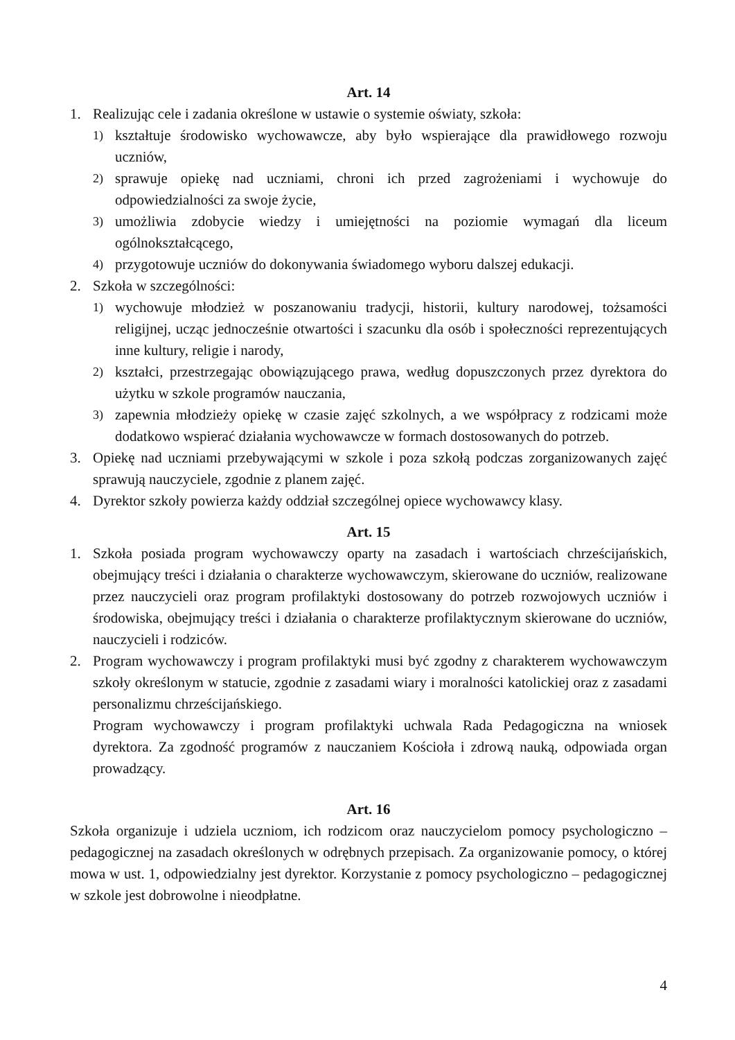Art. 14
1. Realizując cele i zadania określone w ustawie o systemie oświaty, szkoła:
1) kształtuje środowisko wychowawcze, aby było wspierające dla prawidłowego rozwoju uczniów,
2) sprawuje opiekę nad uczniami, chroni ich przed zagrożeniami i wychowuje do odpowiedzialności za swoje życie,
3) umożliwia zdobycie wiedzy i umiejętności na poziomie wymagań dla liceum ogólnokształcącego,
4) przygotowuje uczniów do dokonywania świadomego wyboru dalszej edukacji.
2. Szkoła w szczególności:
1) wychowuje młodzież w poszanowaniu tradycji, historii, kultury narodowej, tożsamości religijnej, ucząc jednocześnie otwartości i szacunku dla osób i społeczności reprezentujących inne kultury, religie i narody,
2) kształci, przestrzegając obowiązującego prawa, według dopuszczonych przez dyrektora do użytku w szkole programów nauczania,
3) zapewnia młodzieży opiekę w czasie zajęć szkolnych, a we współpracy z rodzicami może dodatkowo wspierać działania wychowawcze w formach dostosowanych do potrzeb.
3. Opiekę nad uczniami przebywającymi w szkole i poza szkołą podczas zorganizowanych zajęć sprawują nauczyciele, zgodnie z planem zajęć.
4. Dyrektor szkoły powierza każdy oddział szczególnej opiece wychowawcy klasy.
Art. 15
1. Szkoła posiada program wychowawczy oparty na zasadach i wartościach chrześcijańskich, obejmujący treści i działania o charakterze wychowawczym, skierowane do uczniów, realizowane przez nauczycieli oraz program profilaktyki dostosowany do potrzeb rozwojowych uczniów i środowiska, obejmujący treści i działania o charakterze profilaktycznym skierowane do uczniów, nauczycieli i rodziców.
2. Program wychowawczy i program profilaktyki musi być zgodny z charakterem wychowawczym szkoły określonym w statucie, zgodnie z zasadami wiary i moralności katolickiej oraz z zasadami personalizmu chrześcijańskiego.
Program wychowawczy i program profilaktyki uchwala Rada Pedagogiczna na wniosek dyrektora. Za zgodność programów z nauczaniem Kościoła i zdrową nauką, odpowiada organ prowadzący.
Art. 16
Szkoła organizuje i udziela uczniom, ich rodzicom oraz nauczycielom pomocy psychologiczno – pedagogicznej na zasadach określonych w odrębnych przepisach. Za organizowanie pomocy, o której mowa w ust. 1, odpowiedzialny jest dyrektor. Korzystanie z pomocy psychologiczno – pedagogicznej w szkole jest dobrowolne i nieodpłatne.
4